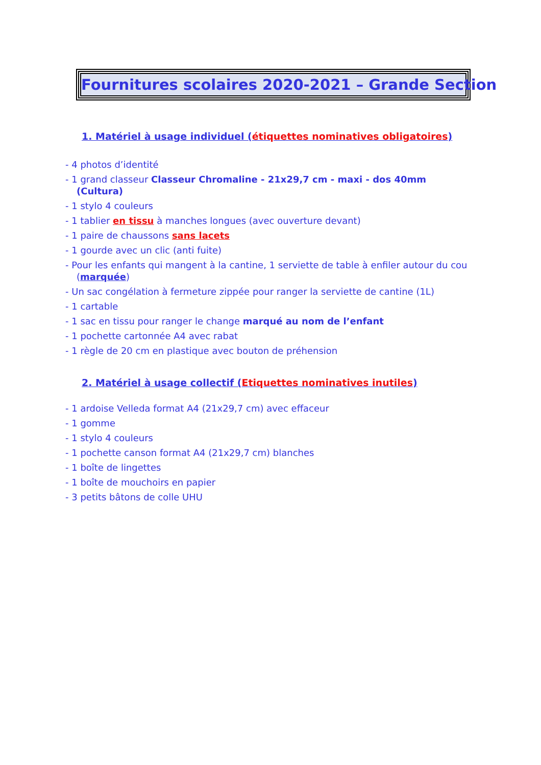Fournitures scolaires 2020-2021 – Grande Section
1. Matériel à usage individuel (étiquettes nominatives obligatoires)
- 4 photos d’identité
- 1 grand classeur Classeur Chromaline - 21x29,7 cm - maxi - dos 40mm (Cultura)
- 1 stylo 4 couleurs
- 1 tablier en tissu à manches longues (avec ouverture devant)
- 1 paire de chaussons sans lacets
- 1 gourde avec un clic (anti fuite)
- Pour les enfants qui mangent à la cantine, 1 serviette de table à enfiler autour du cou (marquée)
- Un sac congélation à fermeture zippée pour ranger la serviette de cantine (1L)
- 1 cartable
- 1 sac en tissu pour ranger le change marqué au nom de l’enfant
- 1 pochette cartonnée A4 avec rabat
- 1 règle de 20 cm en plastique avec bouton de préhension
2. Matériel à usage collectif (Etiquettes nominatives inutiles)
- 1 ardoise Velleda format A4 (21x29,7 cm) avec effaceur
- 1 gomme
- 1 stylo 4 couleurs
- 1 pochette canson format A4 (21x29,7 cm) blanches
- 1 boîte de lingettes
- 1 boîte de mouchoirs en papier
- 3 petits bâtons de colle UHU